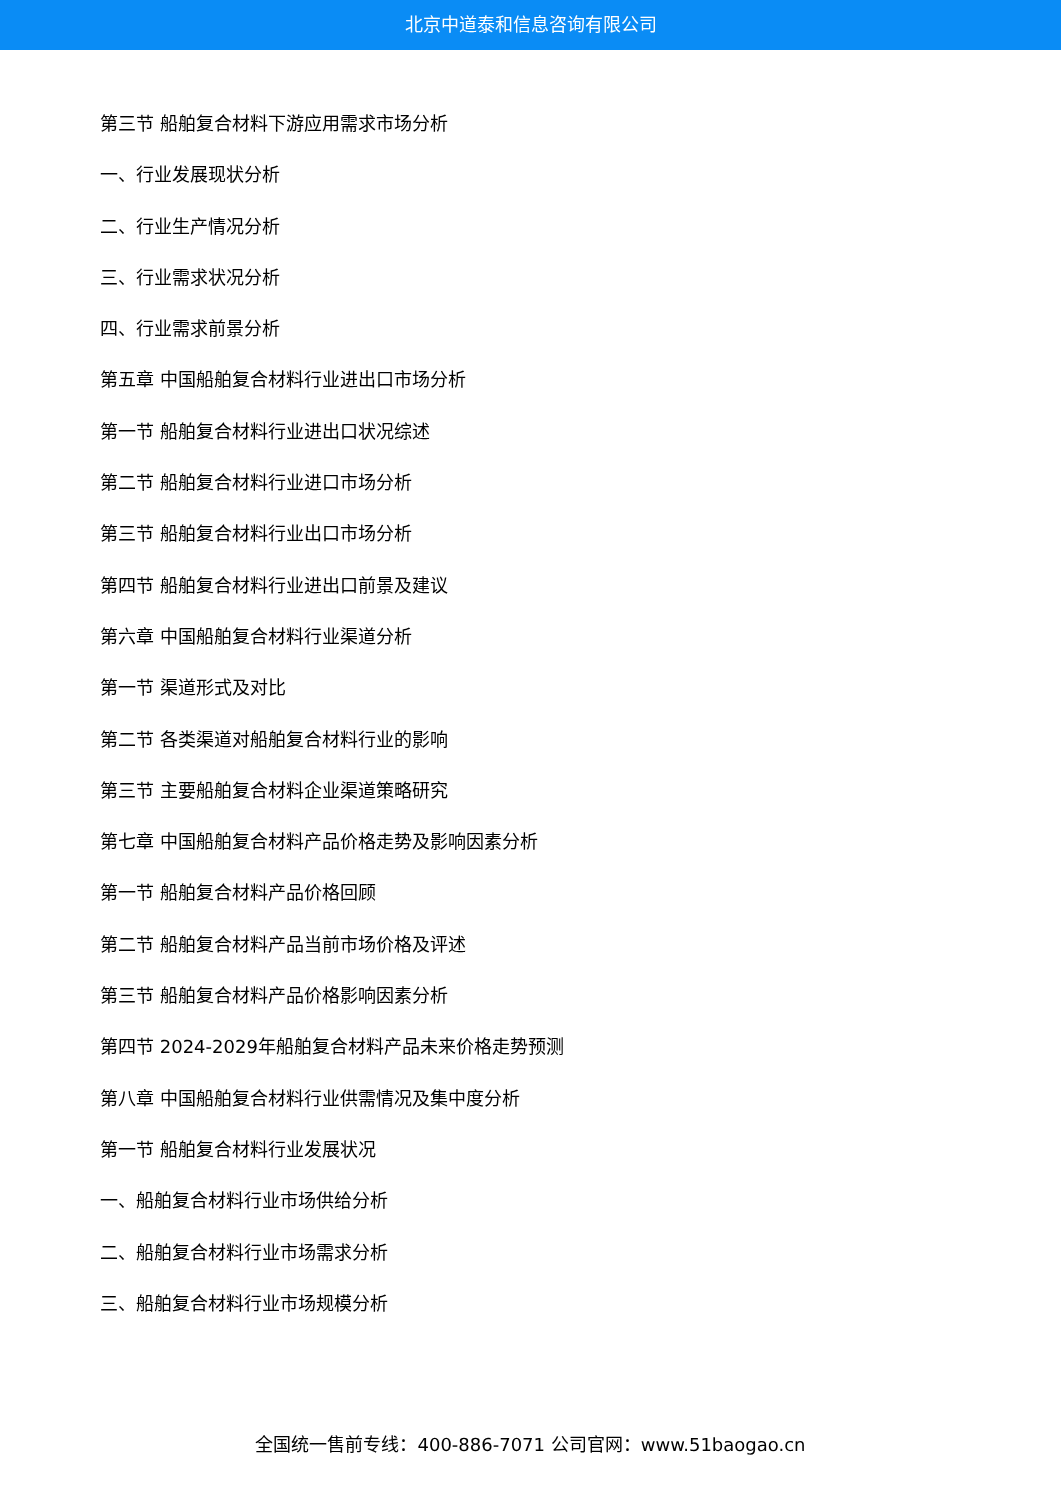北京中道泰和信息咨询有限公司
第三节 船舶复合材料下游应用需求市场分析
一、行业发展现状分析
二、行业生产情况分析
三、行业需求状况分析
四、行业需求前景分析
第五章 中国船舶复合材料行业进出口市场分析
第一节 船舶复合材料行业进出口状况综述
第二节 船舶复合材料行业进口市场分析
第三节 船舶复合材料行业出口市场分析
第四节 船舶复合材料行业进出口前景及建议
第六章 中国船舶复合材料行业渠道分析
第一节 渠道形式及对比
第二节 各类渠道对船舶复合材料行业的影响
第三节 主要船舶复合材料企业渠道策略研究
第七章 中国船舶复合材料产品价格走势及影响因素分析
第一节 船舶复合材料产品价格回顾
第二节 船舶复合材料产品当前市场价格及评述
第三节 船舶复合材料产品价格影响因素分析
第四节 2024-2029年船舶复合材料产品未来价格走势预测
第八章 中国船舶复合材料行业供需情况及集中度分析
第一节 船舶复合材料行业发展状况
一、船舶复合材料行业市场供给分析
二、船舶复合材料行业市场需求分析
三、船舶复合材料行业市场规模分析
全国统一售前专线：400-886-7071 公司官网：www.51baogao.cn